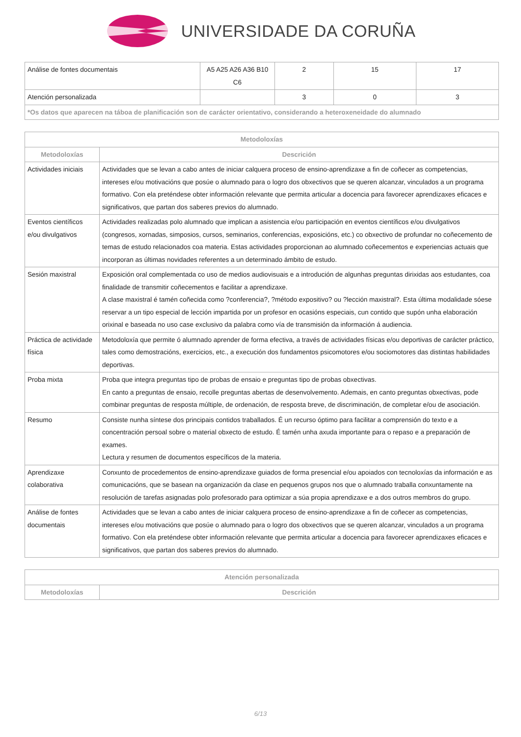UNIVERSIDADE DA CORUÑA
| Análise de fontes documentais | A5 A25 A26 A36 B10 C6 | 2 | 15 | 17 |
| Atención personalizada | | 3 | 0 | 3 |
| *Os datos que aparecen na táboa de planificación son de carácter orientativo, considerando a heteroxeneidade do alumnado | | | | |
| Metodoloxías | |
| --- | --- |
| Metodoloxías | Descrición |
| Actividades iniciais | Actividades que se levan a cabo antes de iniciar calquera proceso de ensino-aprendizaxe a fin de coñecer as competencias, intereses e/ou motivacións que posúe o alumnado para o logro dos obxectivos que se queren alcanzar, vinculados a un programa formativo. Con ela preténdese obter información relevante que permita articular a docencia para favorecer aprendizaxes eficaces e significativos, que partan dos saberes previos do alumnado. |
| Eventos científicos e/ou divulgativos | Actividades realizadas polo alumnado que implican a asistencia e/ou participación en eventos científicos e/ou divulgativos (congresos, xornadas, simposios, cursos, seminarios, conferencias, exposicións, etc.) co obxectivo de profundar no coñecemento de temas de estudo relacionados coa materia. Estas actividades proporcionan ao alumnado coñecementos e experiencias actuais que incorporan as últimas novidades referentes a un determinado ámbito de estudo. |
| Sesión maxistral | Exposición oral complementada co uso de medios audiovisuais e a introdución de algunhas preguntas dirixidas aos estudantes, coa finalidade de transmitir coñecementos e facilitar a aprendizaxe. A clase maxistral é tamén coñecida como ?conferencia?, ?método expositivo? ou ?lección maxistral?. Esta última modalidade sóese reservar a un tipo especial de lección impartida por un profesor en ocasións especiais, cun contido que supón unha elaboración orixinal e baseada no uso case exclusivo da palabra como vía de transmisión da información á audiencia. |
| Práctica de actividade física | Metodoloxía que permite ó alumnado aprender de forma efectiva, a través de actividades físicas e/ou deportivas de carácter práctico, tales como demostracións, exercicios, etc., a execución dos fundamentos psicomotores e/ou sociomotores das distintas habilidades deportivas. |
| Proba mixta | Proba que integra preguntas tipo de probas de ensaio e preguntas tipo de probas obxectivas. En canto a preguntas de ensaio, recolle preguntas abertas de desenvolvemento. Ademais, en canto preguntas obxectivas, pode combinar preguntas de resposta múltiple, de ordenación, de resposta breve, de discriminación, de completar e/ou de asociación. |
| Resumo | Consiste nunha síntese dos principais contidos traballados. É un recurso óptimo para facilitar a comprensión do texto e a concentración persoal sobre o material obxecto de estudo. É tamén unha axuda importante para o repaso e a preparación de exames. Lectura y resumen de documentos específicos de la materia. |
| Aprendizaxe colaborativa | Conxunto de procedementos de ensino-aprendizaxe guiados de forma presencial e/ou apoiados con tecnoloxías da información e as comunicacións, que se basean na organización da clase en pequenos grupos nos que o alumnado traballa conxuntamente na resolución de tarefas asignadas polo profesorado para optimizar a súa propia aprendizaxe e a dos outros membros do grupo. |
| Análise de fontes documentais | Actividades que se levan a cabo antes de iniciar calquera proceso de ensino-aprendizaxe a fin de coñecer as competencias, intereses e/ou motivacións que posúe o alumnado para o logro dos obxectivos que se queren alcanzar, vinculados a un programa formativo. Con ela preténdese obter información relevante que permita articular a docencia para favorecer aprendizaxes eficaces e significativos, que partan dos saberes previos do alumnado. |
| Atención personalizada | |
| --- | --- |
| Metodoloxías | Descrición |
6/13